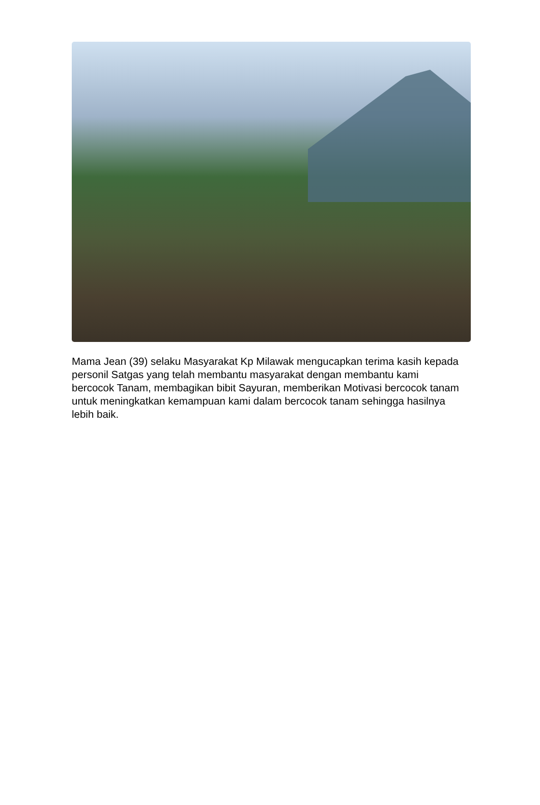Mama Jean (39) selaku Masyarakat Kp Milawak mengucapkan terima kasih kepada personil Satgas yang telah membantu masyarakat dengan membantu kami bercocok Tanam, membagikan bibit Sayuran, memberikan Motivasi bercocok tanam untuk meningkatkan kemampuan kami dalam bercocok tanam sehingga hasilnya lebih baik.